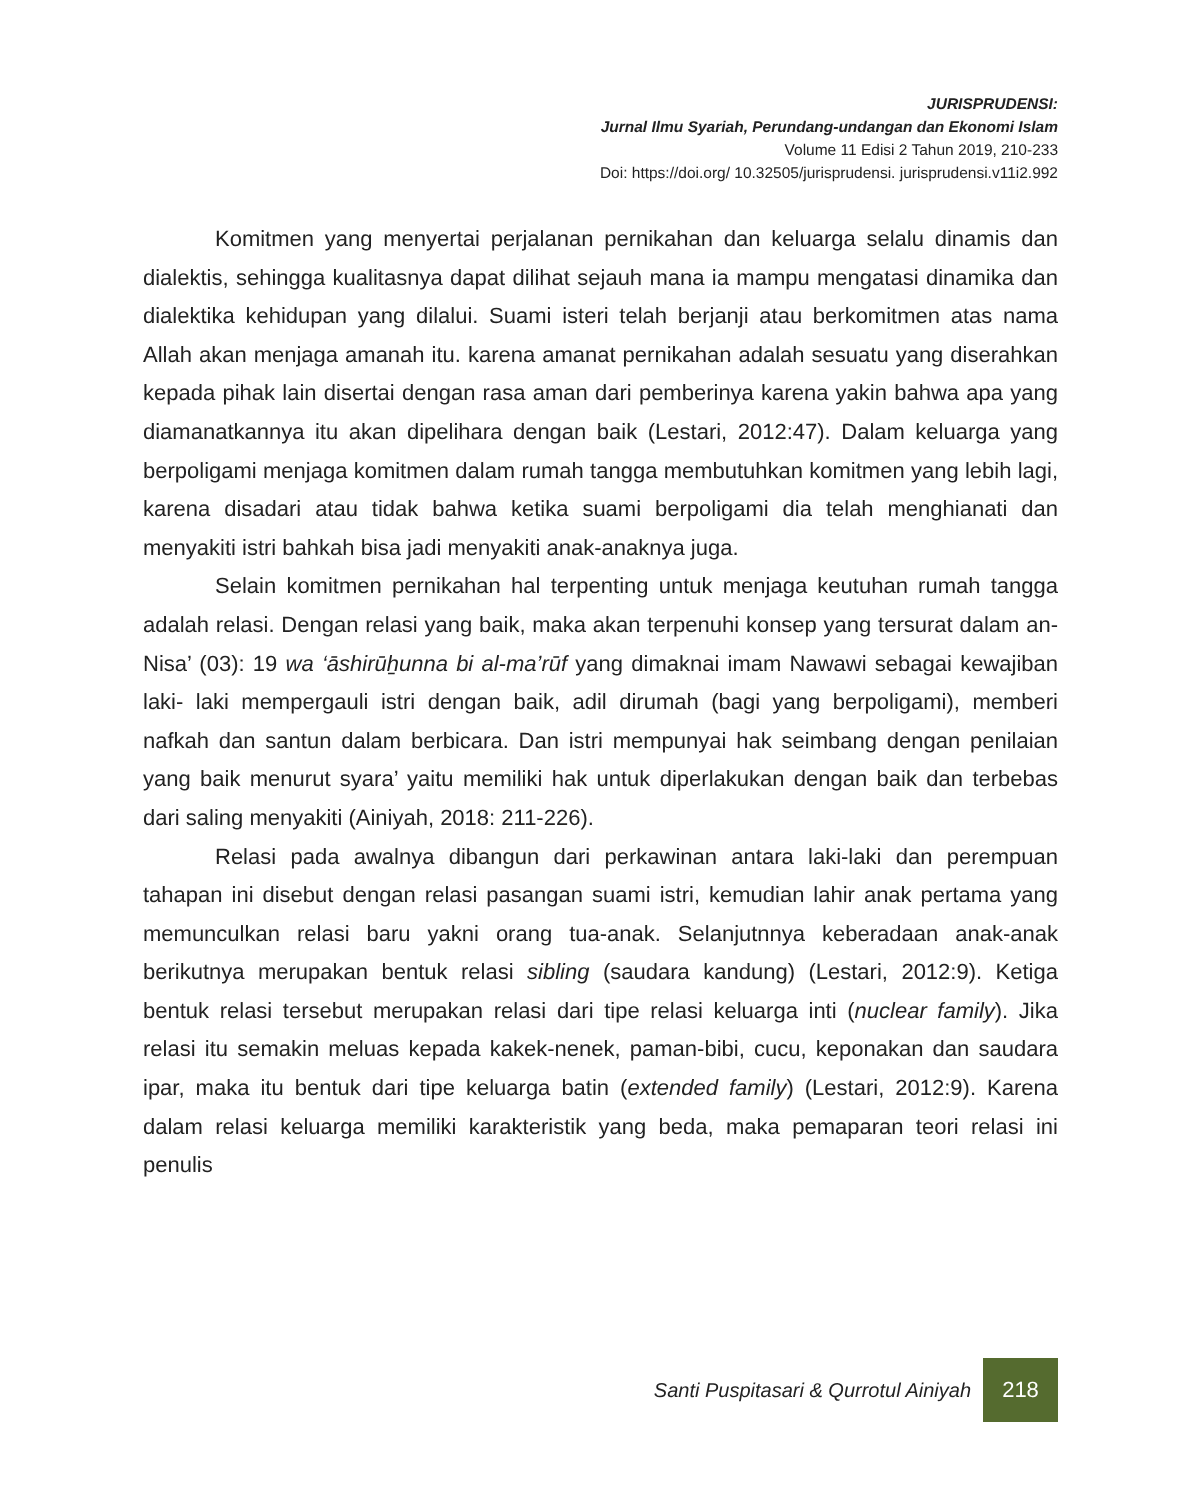JURISPRUDENSI:
Jurnal Ilmu Syariah, Perundang-undangan dan Ekonomi Islam
Volume 11 Edisi 2 Tahun 2019, 210-233
Doi: https://doi.org/ 10.32505/jurisprudensi. jurisprudensi.v11i2.992
Komitmen yang menyertai perjalanan pernikahan dan keluarga selalu dinamis dan dialektis, sehingga kualitasnya dapat dilihat sejauh mana ia mampu mengatasi dinamika dan dialektika kehidupan yang dilalui. Suami isteri telah berjanji atau berkomitmen atas nama Allah akan menjaga amanah itu. karena amanat pernikahan adalah sesuatu yang diserahkan kepada pihak lain disertai dengan rasa aman dari pemberinya karena yakin bahwa apa yang diamanatkannya itu akan dipelihara dengan baik (Lestari, 2012:47). Dalam keluarga yang berpoligami menjaga komitmen dalam rumah tangga membutuhkan komitmen yang lebih lagi, karena disadari atau tidak bahwa ketika suami berpoligami dia telah menghianati dan menyakiti istri bahkah bisa jadi menyakiti anak-anaknya juga.
Selain komitmen pernikahan hal terpenting untuk menjaga keutuhan rumah tangga adalah relasi. Dengan relasi yang baik, maka akan terpenuhi konsep yang tersurat dalam an-Nisa’ (03): 19 wa ‘āshirūẖunna bi al-ma’rūf yang dimaknai imam Nawawi sebagai kewajiban laki- laki mempergauli istri dengan baik, adil dirumah (bagi yang berpoligami), memberi nafkah dan santun dalam berbicara. Dan istri mempunyai hak seimbang dengan penilaian yang baik menurut syara’ yaitu memiliki hak untuk diperlakukan dengan baik dan terbebas dari saling menyakiti (Ainiyah, 2018: 211-226).
Relasi pada awalnya dibangun dari perkawinan antara laki-laki dan perempuan tahapan ini disebut dengan relasi pasangan suami istri, kemudian lahir anak pertama yang memunculkan relasi baru yakni orang tua-anak. Selanjutnnya keberadaan anak-anak berikutnya merupakan bentuk relasi sibling (saudara kandung) (Lestari, 2012:9). Ketiga bentuk relasi tersebut merupakan relasi dari tipe relasi keluarga inti (nuclear family). Jika relasi itu semakin meluas kepada kakek-nenek, paman-bibi, cucu, keponakan dan saudara ipar, maka itu bentuk dari tipe keluarga batin (extended family) (Lestari, 2012:9). Karena dalam relasi keluarga memiliki karakteristik yang beda, maka pemaparan teori relasi ini penulis
Santi Puspitasari & Qurrotul Ainiyah
218